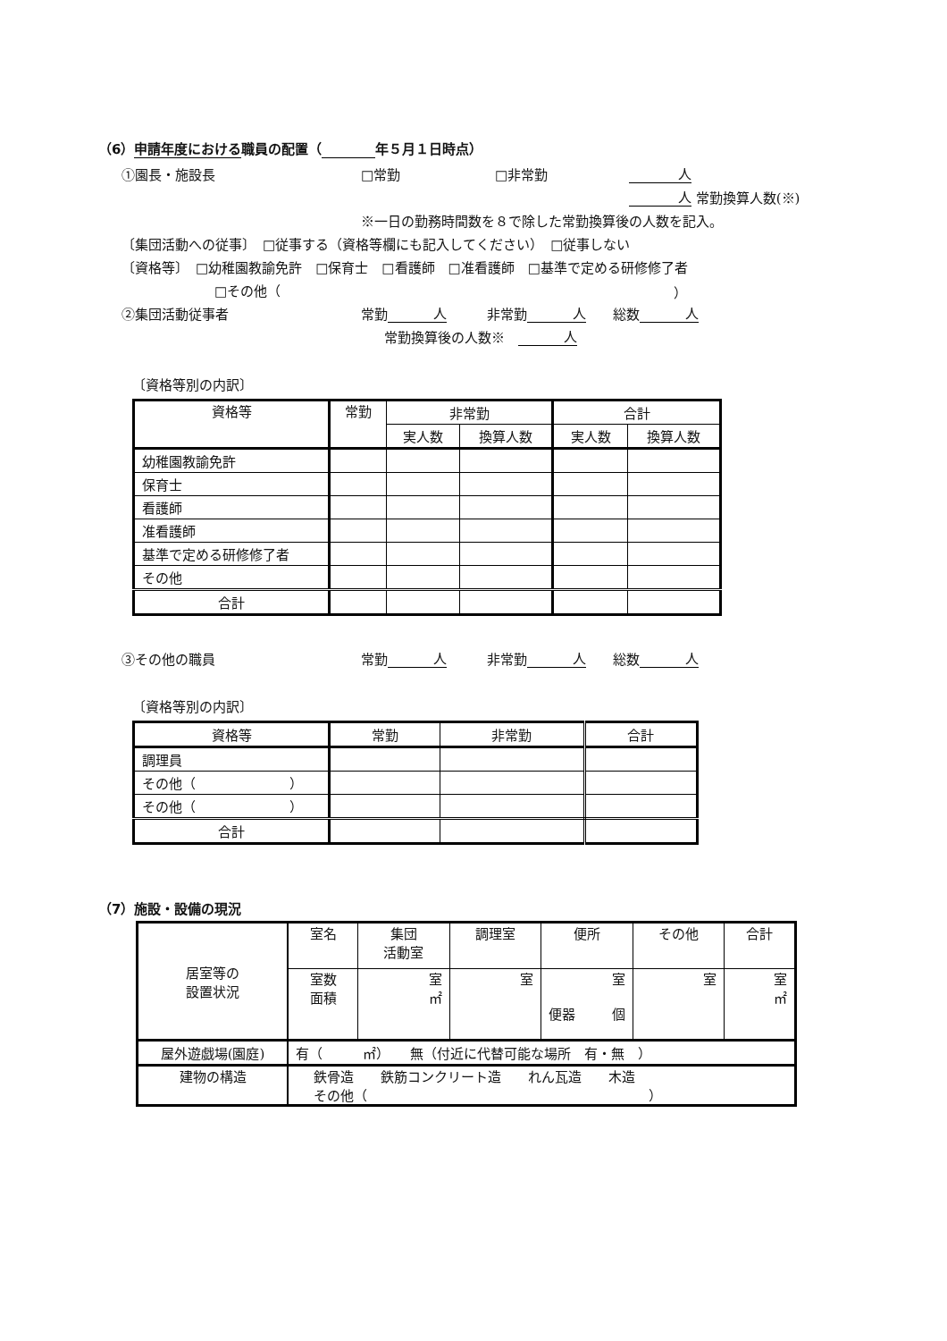（6）申請年度における職員の配置（ 年５月１日時点）
①園長・施設長 □常勤 □非常勤 人
人 常勤換算人数(※)
※一日の勤務時間数を８で除した常勤換算後の人数を記入。
〔集団活動への従事〕　□従事する（資格等欄にも記入してください）　□従事しない
〔資格等〕　□幼稚園教諭免許　□保育士　□看護師　□准看護師　□基準で定める研修修了者
□その他（ ）
②集団活動従事者 常勤 人　　　非常勤 人　　総数 人
常勤換算後の人数※　人
〔資格等別の内訳〕
| 資格等 | 常勤 | 非常勤 | | 合計 | |
| --- | --- | --- | --- | --- | --- |
| | | 実人数 | 換算人数 | 実人数 | 換算人数 |
| 幼稚園教諭免許 | | | | | |
| 保育士 | | | | | |
| 看護師 | | | | | |
| 准看護師 | | | | | |
| 基準で定める研修修了者 | | | | | |
| その他 | | | | | |
| 合計 | | | | | |
③その他の職員 常勤 人　　　非常勤 人　　総数 人
〔資格等別の内訳〕
| 資格等 | 常勤 | 非常勤 | 合計 |
| --- | --- | --- | --- |
| 調理員 | | | |
| その他（ ） | | | |
| その他（ ） | | | |
| 合計 | | | |
（7）施設・設備の現況
| 居室等の 設置状況 | 室名 | 集団 活動室 | 調理室 | 便所 | その他 | 合計 |
| | 室数 面積 | 室 ㎡ | 室 | 室 便器 個 | 室 | 室 ㎡ |
| 屋外遊戯場(園庭) | 有（ ㎡） 無（付近に代替可能な場所 有・無 ） | | | | | |
| 建物の構造 | 鉄骨造 鉄筋コンクリート造 れん瓦造 木造 その他（ ） | | | | | |